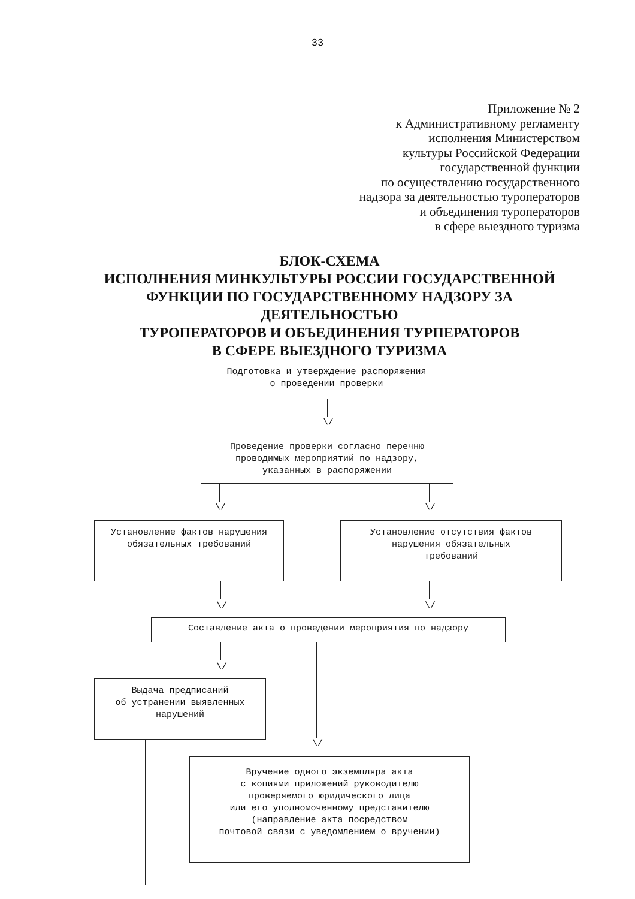33
Приложение № 2
к Административному регламенту
исполнения Министерством
культуры Российской Федерации
государственной функции
по осуществлению государственного
надзора за деятельностью туроператоров
и объединения туроператоров
в сфере выездного туризма
БЛОК-СХЕМА
ИСПОЛНЕНИЯ МИНКУЛЬТУРЫ РОССИИ ГОСУДАРСТВЕННОЙ ФУНКЦИИ ПО ГОСУДАРСТВЕННОМУ НАДЗОРУ ЗА ДЕЯТЕЛЬНОСТЬЮ
ТУРОПЕРАТОРОВ И ОБЪЕДИНЕНИЯ ТУРПЕРАТОРОВ
В СФЕРЕ ВЫЕЗДНОГО ТУРИЗМА
Подготовка и утверждение распоряжения
о проведении проверки
\/
Проведение проверки согласно перечню
проводимых мероприятий по надзору,
указанных в распоряжении
\/ \/
Установление фактов нарушения
обязательных требований
Установление отсутствия фактов
нарушения обязательных
требований
\/ \/
Составление акта о проведении мероприятия по надзору
\/
\/
Выдача предписаний
об устранении выявленных
нарушений
Вручение одного экземпляра акта
с копиями приложений руководителю
проверяемого юридического лица
или его уполномоченному представителю
(направление акта посредством
почтовой связи с уведомлением о вручении)